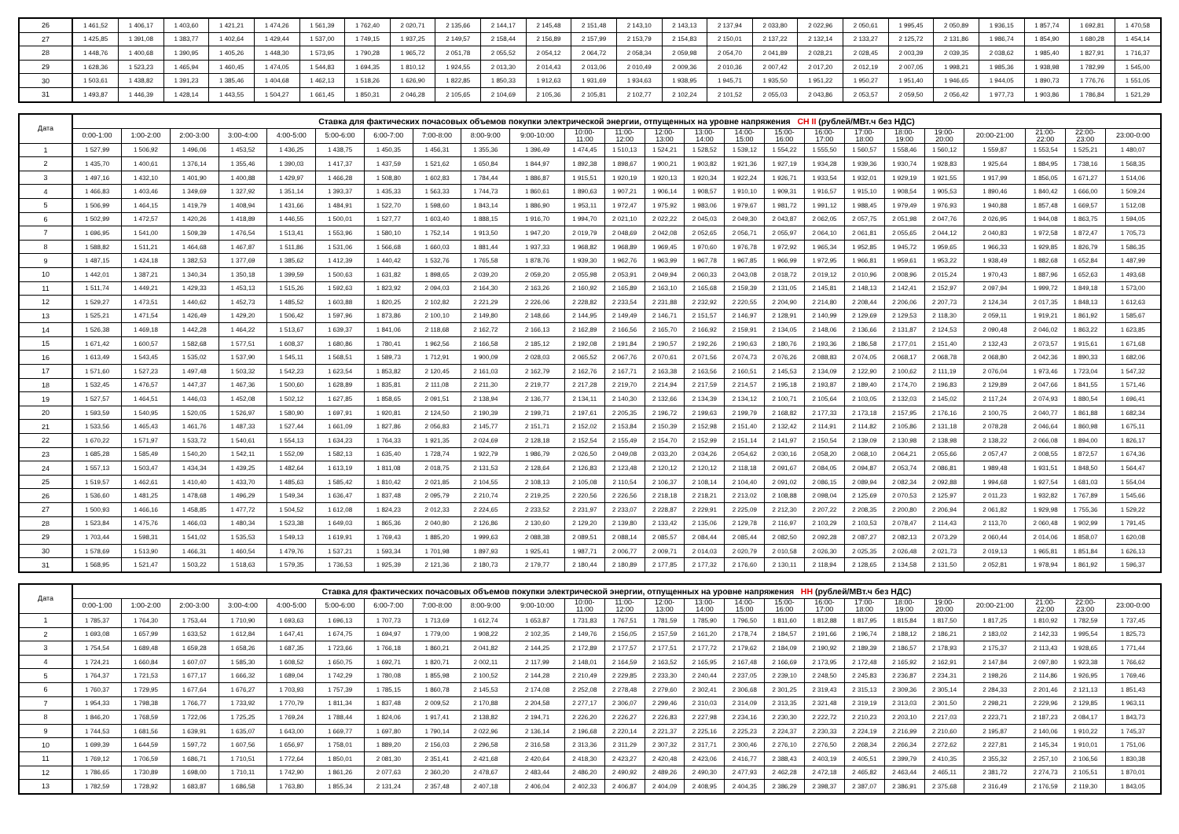| 26 | 1 461,52 | 1 406,17 | 1 403,60 | 1 421,21 | 1 474,26 | 1 561,39 | 1 762,40 | 2 020,71 | 2 135,66 | 2 144,17 | 2 145,48 | 2 151,48 | 2 143,10 | 2 143,13 | 2 137,94 | 2 033,80 | 2 022,96 | 2 050,61 | 1 995,45 | 2 050,89 | 1 936,15 | 1 857,74 | 1 692,81 | 1 470,58 |
| 27 | 1 425,85 | 1 391,08 | 1 383,77 | 1 402,64 | 1 429,44 | 1 537,00 | 1 749,15 | 1 937,25 | 2 149,57 | 2 158,44 | 2 156,89 | 2 157,99 | 2 153,79 | 2 154,83 | 2 150,01 | 2 137,22 | 2 132,14 | 2 133,27 | 2 125,72 | 2 131,86 | 1 986,74 | 1 854,90 | 1 680,28 | 1 454,14 |
| 28 | 1 448,76 | 1 400,68 | 1 390,95 | 1 405,26 | 1 448,30 | 1 573,95 | 1 790,28 | 1 965,72 | 2 051,78 | 2 055,52 | 2 054,12 | 2 064,72 | 2 058,34 | 2 059,98 | 2 054,70 | 2 041,89 | 2 028,21 | 2 028,45 | 2 003,39 | 2 039,35 | 2 038,62 | 1 985,40 | 1 827,91 | 1 716,37 |
| 29 | 1 628,36 | 1 523,23 | 1 465,94 | 1 460,45 | 1 474,05 | 1 544,83 | 1 694,35 | 1 810,12 | 1 924,55 | 2 013,30 | 2 014,43 | 2 013,06 | 2 010,49 | 2 009,36 | 2 010,36 | 2 007,42 | 2 017,20 | 2 012,19 | 2 007,05 | 1 998,21 | 1 985,36 | 1 938,98 | 1 782,99 | 1 545,00 |
| 30 | 1 503,61 | 1 438,82 | 1 391,23 | 1 385,46 | 1 404,68 | 1 462,13 | 1 518,26 | 1 626,90 | 1 822,85 | 1 850,33 | 1 912,63 | 1 931,69 | 1 934,63 | 1 938,95 | 1 945,71 | 1 935,50 | 1 951,22 | 1 950,27 | 1 951,40 | 1 946,65 | 1 944,05 | 1 890,73 | 1 776,76 | 1 551,05 |
| 31 | 1 493,87 | 1 446,39 | 1 428,14 | 1 443,55 | 1 504,27 | 1 661,45 | 1 850,31 | 2 046,28 | 2 105,65 | 2 104,69 | 2 105,36 | 2 105,81 | 2 102,77 | 2 102,24 | 2 101,52 | 2 055,03 | 2 043,86 | 2 053,57 | 2 059,50 | 2 056,42 | 1 977,73 | 1 903,86 | 1 786,84 | 1 521,29 |
| Дата | Ставка для фактических почасовых объемов покупки электрической энергии, отпущенных на уровне напряжения СН II (рублей/МВт.ч без НДС) | | | | | | | | | | | | | | | | | | | | | | | |
| --- | --- | --- | --- | --- | --- | --- | --- | --- | --- | --- | --- | --- | --- | --- | --- | --- | --- | --- | --- | --- | --- | --- | --- | --- |
| | 0:00-1:00 | 1:00-2:00 | 2:00-3:00 | 3:00-4:00 | 4:00-5:00 | 5:00-6:00 | 6:00-7:00 | 7:00-8:00 | 8:00-9:00 | 9:00-10:00 | 10:00- 11:00 | 11:00- 12:00 | 12:00- 13:00 | 13:00- 14:00 | 14:00- 15:00 | 15:00- 16:00 | 16:00- 17:00 | 17:00- 18:00 | 18:00- 19:00 | 19:00- 20:00 | 20:00-21:00 | 21:00- 22:00 | 22:00- 23:00 | 23:00-0:00 |
| 1 | 1 527,99 | 1 506,92 | 1 496,06 | 1 453,52 | 1 436,25 | 1 438,75 | 1 450,35 | 1 456,31 | 1 355,36 | 1 396,49 | 1 474,45 | 1 510,13 | 1 524,21 | 1 528,52 | 1 539,12 | 1 554,22 | 1 555,50 | 1 560,57 | 1 558,46 | 1 560,12 | 1 559,87 | 1 553,54 | 1 525,21 | 1 480,07 |
| 2 | 1 435,70 | 1 400,61 | 1 376,14 | 1 355,46 | 1 390,03 | 1 417,37 | 1 437,59 | 1 521,62 | 1 650,84 | 1 844,97 | 1 892,38 | 1 898,67 | 1 900,21 | 1 903,82 | 1 921,36 | 1 927,19 | 1 934,28 | 1 939,36 | 1 930,74 | 1 928,83 | 1 925,64 | 1 884,95 | 1 738,16 | 1 568,35 |
| 3 | 1 497,16 | 1 432,10 | 1 401,90 | 1 400,88 | 1 429,97 | 1 466,28 | 1 508,80 | 1 602,83 | 1 784,44 | 1 886,87 | 1 915,51 | 1 920,19 | 1 920,13 | 1 920,34 | 1 922,24 | 1 926,71 | 1 933,54 | 1 932,01 | 1 929,19 | 1 921,55 | 1 917,99 | 1 856,05 | 1 671,27 | 1 514,06 |
| 4 | 1 466,83 | 1 403,46 | 1 349,69 | 1 327,92 | 1 351,14 | 1 393,37 | 1 435,33 | 1 563,33 | 1 744,73 | 1 860,61 | 1 890,63 | 1 907,21 | 1 906,14 | 1 908,57 | 1 910,10 | 1 909,31 | 1 916,57 | 1 915,10 | 1 908,54 | 1 905,53 | 1 890,46 | 1 840,42 | 1 666,00 | 1 509,24 |
| 5 | 1 506,99 | 1 464,15 | 1 419,79 | 1 408,94 | 1 431,66 | 1 484,91 | 1 522,70 | 1 598,60 | 1 843,14 | 1 886,90 | 1 953,11 | 1 972,47 | 1 975,92 | 1 983,06 | 1 979,67 | 1 981,72 | 1 991,12 | 1 988,45 | 1 979,49 | 1 976,93 | 1 940,88 | 1 857,48 | 1 669,57 | 1 512,08 |
| 6 | 1 502,99 | 1 472,57 | 1 420,26 | 1 418,89 | 1 446,55 | 1 500,01 | 1 527,77 | 1 603,40 | 1 888,15 | 1 916,70 | 1 994,70 | 2 021,10 | 2 022,22 | 2 045,03 | 2 049,30 | 2 043,87 | 2 062,05 | 2 057,75 | 2 051,98 | 2 047,76 | 2 026,95 | 1 944,08 | 1 863,75 | 1 594,05 |
| 7 | 1 696,95 | 1 541,00 | 1 509,39 | 1 476,54 | 1 513,41 | 1 553,96 | 1 580,10 | 1 752,14 | 1 913,50 | 1 947,20 | 2 019,79 | 2 048,69 | 2 042,08 | 2 052,65 | 2 056,71 | 2 055,97 | 2 064,10 | 2 061,81 | 2 055,65 | 2 044,12 | 2 040,83 | 1 972,58 | 1 872,47 | 1 705,73 |
| 8 | 1 588,82 | 1 511,21 | 1 464,68 | 1 467,87 | 1 511,86 | 1 531,06 | 1 566,68 | 1 660,03 | 1 881,44 | 1 937,33 | 1 968,82 | 1 968,89 | 1 969,45 | 1 970,60 | 1 976,78 | 1 972,92 | 1 965,34 | 1 952,85 | 1 945,72 | 1 959,65 | 1 966,33 | 1 929,85 | 1 826,79 | 1 586,35 |
| 9 | 1 487,15 | 1 424,18 | 1 382,53 | 1 377,69 | 1 385,62 | 1 412,39 | 1 440,42 | 1 532,76 | 1 765,58 | 1 878,76 | 1 939,30 | 1 962,76 | 1 963,99 | 1 967,78 | 1 967,85 | 1 966,99 | 1 972,95 | 1 966,81 | 1 959,61 | 1 953,22 | 1 938,49 | 1 882,68 | 1 652,84 | 1 487,99 |
| 10 | 1 442,01 | 1 387,21 | 1 340,34 | 1 350,18 | 1 399,59 | 1 500,63 | 1 631,82 | 1 898,65 | 2 039,20 | 2 059,20 | 2 055,98 | 2 053,91 | 2 049,94 | 2 060,33 | 2 043,08 | 2 018,72 | 2 019,12 | 2 010,96 | 2 008,96 | 2 015,24 | 1 970,43 | 1 887,96 | 1 652,63 | 1 493,68 |
| 11 | 1 511,74 | 1 449,21 | 1 429,33 | 1 453,13 | 1 515,26 | 1 592,63 | 1 823,92 | 2 094,03 | 2 164,30 | 2 163,26 | 2 160,92 | 2 165,89 | 2 163,10 | 2 165,68 | 2 159,39 | 2 131,05 | 2 145,81 | 2 148,13 | 2 142,41 | 2 152,97 | 2 097,94 | 1 999,72 | 1 849,18 | 1 573,00 |
| 12 | 1 529,27 | 1 473,51 | 1 440,62 | 1 452,73 | 1 485,52 | 1 603,88 | 1 820,25 | 2 102,82 | 2 221,29 | 2 226,06 | 2 228,82 | 2 233,54 | 2 231,88 | 2 232,92 | 2 220,55 | 2 204,90 | 2 214,80 | 2 208,44 | 2 206,06 | 2 207,73 | 2 124,34 | 2 017,35 | 1 848,13 | 1 612,63 |
| 13 | 1 525,21 | 1 471,54 | 1 426,49 | 1 429,20 | 1 506,42 | 1 597,96 | 1 873,86 | 2 100,10 | 2 149,80 | 2 148,66 | 2 144,95 | 2 149,49 | 2 146,71 | 2 151,57 | 2 146,97 | 2 128,91 | 2 140,99 | 2 129,69 | 2 129,53 | 2 118,30 | 2 059,11 | 1 919,21 | 1 861,92 | 1 585,67 |
| 14 | 1 526,38 | 1 469,18 | 1 442,28 | 1 464,22 | 1 513,67 | 1 639,37 | 1 841,06 | 2 118,68 | 2 162,72 | 2 166,13 | 2 162,89 | 2 166,56 | 2 165,70 | 2 166,92 | 2 159,91 | 2 134,05 | 2 148,06 | 2 136,66 | 2 131,87 | 2 124,53 | 2 090,48 | 2 046,02 | 1 863,22 | 1 623,85 |
| 15 | 1 671,42 | 1 600,57 | 1 582,68 | 1 577,51 | 1 608,37 | 1 680,86 | 1 780,41 | 1 962,56 | 2 166,58 | 2 185,12 | 2 192,08 | 2 191,84 | 2 190,57 | 2 192,26 | 2 190,63 | 2 180,76 | 2 193,36 | 2 186,58 | 2 177,01 | 2 151,40 | 2 132,43 | 2 073,57 | 1 915,61 | 1 671,68 |
| 16 | 1 613,49 | 1 543,45 | 1 535,02 | 1 537,90 | 1 545,11 | 1 568,51 | 1 589,73 | 1 712,91 | 1 900,09 | 2 028,03 | 2 065,52 | 2 067,76 | 2 070,61 | 2 071,56 | 2 074,73 | 2 076,26 | 2 088,83 | 2 074,05 | 2 068,17 | 2 068,78 | 2 068,80 | 2 042,36 | 1 890,33 | 1 682,06 |
| 17 | 1 571,60 | 1 527,23 | 1 497,48 | 1 503,32 | 1 542,23 | 1 623,54 | 1 853,82 | 2 120,45 | 2 161,03 | 2 162,79 | 2 162,76 | 2 167,71 | 2 163,38 | 2 163,56 | 2 160,51 | 2 145,53 | 2 134,09 | 2 122,90 | 2 100,62 | 2 111,19 | 2 076,04 | 1 973,46 | 1 723,04 | 1 547,32 |
| 18 | 1 532,45 | 1 476,57 | 1 447,37 | 1 467,36 | 1 500,60 | 1 628,89 | 1 835,81 | 2 111,08 | 2 211,30 | 2 219,77 | 2 217,28 | 2 219,70 | 2 214,94 | 2 217,59 | 2 214,57 | 2 195,18 | 2 193,87 | 2 189,40 | 2 174,70 | 2 196,83 | 2 129,89 | 2 047,66 | 1 841,55 | 1 571,46 |
| 19 | 1 527,57 | 1 464,51 | 1 446,03 | 1 452,08 | 1 502,12 | 1 627,85 | 1 858,65 | 2 091,51 | 2 138,94 | 2 136,77 | 2 134,11 | 2 140,30 | 2 132,66 | 2 134,39 | 2 134,12 | 2 100,71 | 2 105,64 | 2 103,05 | 2 132,03 | 2 145,02 | 2 117,24 | 2 074,93 | 1 880,54 | 1 696,41 |
| 20 | 1 593,59 | 1 540,95 | 1 520,05 | 1 526,97 | 1 580,90 | 1 697,91 | 1 920,81 | 2 124,50 | 2 190,39 | 2 199,71 | 2 197,61 | 2 205,35 | 2 196,72 | 2 199,63 | 2 199,79 | 2 168,82 | 2 177,33 | 2 173,18 | 2 157,95 | 2 176,16 | 2 100,75 | 2 040,77 | 1 861,88 | 1 682,34 |
| 21 | 1 533,56 | 1 465,43 | 1 461,76 | 1 487,33 | 1 527,44 | 1 661,09 | 1 827,86 | 2 056,83 | 2 145,77 | 2 151,71 | 2 152,02 | 2 153,84 | 2 150,39 | 2 152,98 | 2 151,40 | 2 132,42 | 2 114,91 | 2 114,82 | 2 105,86 | 2 131,18 | 2 078,28 | 2 046,64 | 1 860,98 | 1 675,11 |
| 22 | 1 670,22 | 1 571,97 | 1 533,72 | 1 540,61 | 1 554,13 | 1 634,23 | 1 764,33 | 1 921,35 | 2 024,69 | 2 128,18 | 2 152,54 | 2 155,49 | 2 154,70 | 2 152,99 | 2 151,14 | 2 141,97 | 2 150,54 | 2 139,09 | 2 130,98 | 2 138,98 | 2 138,22 | 2 066,08 | 1 894,00 | 1 826,17 |
| 23 | 1 685,28 | 1 585,49 | 1 540,20 | 1 542,11 | 1 552,09 | 1 582,13 | 1 635,40 | 1 728,74 | 1 922,79 | 1 986,79 | 2 026,50 | 2 049,08 | 2 033,20 | 2 034,26 | 2 054,62 | 2 030,16 | 2 058,20 | 2 068,10 | 2 064,21 | 2 055,66 | 2 057,47 | 2 008,55 | 1 872,57 | 1 674,36 |
| 24 | 1 557,13 | 1 503,47 | 1 434,34 | 1 439,25 | 1 482,64 | 1 613,19 | 1 811,08 | 2 018,75 | 2 131,53 | 2 128,64 | 2 126,83 | 2 123,48 | 2 120,12 | 2 120,12 | 2 118,18 | 2 091,67 | 2 084,05 | 2 094,87 | 2 053,74 | 2 086,81 | 1 989,48 | 1 931,51 | 1 848,50 | 1 564,47 |
| 25 | 1 519,57 | 1 462,61 | 1 410,40 | 1 433,70 | 1 485,63 | 1 585,42 | 1 810,42 | 2 021,85 | 2 104,55 | 2 108,13 | 2 105,08 | 2 110,54 | 2 106,37 | 2 108,14 | 2 104,40 | 2 091,02 | 2 086,15 | 2 089,94 | 2 082,34 | 2 092,88 | 1 994,68 | 1 927,54 | 1 681,03 | 1 554,04 |
| 26 | 1 536,60 | 1 481,25 | 1 478,68 | 1 496,29 | 1 549,34 | 1 636,47 | 1 837,48 | 2 095,79 | 2 210,74 | 2 219,25 | 2 220,56 | 2 226,56 | 2 218,18 | 2 218,21 | 2 213,02 | 2 108,88 | 2 098,04 | 2 125,69 | 2 070,53 | 2 125,97 | 2 011,23 | 1 932,82 | 1 767,89 | 1 545,66 |
| 27 | 1 500,93 | 1 466,16 | 1 458,85 | 1 477,72 | 1 504,52 | 1 612,08 | 1 824,23 | 2 012,33 | 2 224,65 | 2 233,52 | 2 231,97 | 2 233,07 | 2 228,87 | 2 229,91 | 2 225,09 | 2 212,30 | 2 207,22 | 2 208,35 | 2 200,80 | 2 206,94 | 2 061,82 | 1 929,98 | 1 755,36 | 1 529,22 |
| 28 | 1 523,84 | 1 475,76 | 1 466,03 | 1 480,34 | 1 523,38 | 1 649,03 | 1 865,36 | 2 040,80 | 2 126,86 | 2 130,60 | 2 129,20 | 2 139,80 | 2 133,42 | 2 135,06 | 2 129,78 | 2 116,97 | 2 103,29 | 2 103,53 | 2 078,47 | 2 114,43 | 2 113,70 | 2 060,48 | 1 902,99 | 1 791,45 |
| 29 | 1 703,44 | 1 598,31 | 1 541,02 | 1 535,53 | 1 549,13 | 1 619,91 | 1 769,43 | 1 885,20 | 1 999,63 | 2 088,38 | 2 089,51 | 2 088,14 | 2 085,57 | 2 084,44 | 2 085,44 | 2 082,50 | 2 092,28 | 2 087,27 | 2 082,13 | 2 073,29 | 2 060,44 | 2 014,06 | 1 858,07 | 1 620,08 |
| 30 | 1 578,69 | 1 513,90 | 1 466,31 | 1 460,54 | 1 479,76 | 1 537,21 | 1 593,34 | 1 701,98 | 1 897,93 | 1 925,41 | 1 987,71 | 2 006,77 | 2 009,71 | 2 014,03 | 2 020,79 | 2 010,58 | 2 026,30 | 2 025,35 | 2 026,48 | 2 021,73 | 2 019,13 | 1 965,81 | 1 851,84 | 1 626,13 |
| 31 | 1 568,95 | 1 521,47 | 1 503,22 | 1 518,63 | 1 579,35 | 1 736,53 | 1 925,39 | 2 121,36 | 2 180,73 | 2 179,77 | 2 180,44 | 2 180,89 | 2 177,85 | 2 177,32 | 2 176,60 | 2 130,11 | 2 118,94 | 2 128,65 | 2 134,58 | 2 131,50 | 2 052,81 | 1 978,94 | 1 861,92 | 1 596,37 |
| Дата | Ставка для фактических почасовых объемов покупки электрической энергии, отпущенных на уровне напряжения НН (рублей/МВт.ч без НДС) | | | | | | | | | | | | | | | | | | | | | | | |
| --- | --- | --- | --- | --- | --- | --- | --- | --- | --- | --- | --- | --- | --- | --- | --- | --- | --- | --- | --- | --- | --- | --- | --- | --- |
| | 0:00-1:00 | 1:00-2:00 | 2:00-3:00 | 3:00-4:00 | 4:00-5:00 | 5:00-6:00 | 6:00-7:00 | 7:00-8:00 | 8:00-9:00 | 9:00-10:00 | 10:00- 11:00 | 11:00- 12:00 | 12:00- 13:00 | 13:00- 14:00 | 14:00- 15:00 | 15:00- 16:00 | 16:00- 17:00 | 17:00- 18:00 | 18:00- 19:00 | 19:00- 20:00 | 20:00-21:00 | 21:00- 22:00 | 22:00- 23:00 | 23:00-0:00 |
| 1 | 1 785,37 | 1 764,30 | 1 753,44 | 1 710,90 | 1 693,63 | 1 696,13 | 1 707,73 | 1 713,69 | 1 612,74 | 1 653,87 | 1 731,83 | 1 767,51 | 1 781,59 | 1 785,90 | 1 796,50 | 1 811,60 | 1 812,88 | 1 817,95 | 1 815,84 | 1 817,50 | 1 817,25 | 1 810,92 | 1 782,59 | 1 737,45 |
| 2 | 1 693,08 | 1 657,99 | 1 633,52 | 1 612,84 | 1 647,41 | 1 674,75 | 1 694,97 | 1 779,00 | 1 908,22 | 2 102,35 | 2 149,76 | 2 156,05 | 2 157,59 | 2 161,20 | 2 178,74 | 2 184,57 | 2 191,66 | 2 196,74 | 2 188,12 | 2 186,21 | 2 183,02 | 2 142,33 | 1 995,54 | 1 825,73 |
| 3 | 1 754,54 | 1 689,48 | 1 659,28 | 1 658,26 | 1 687,35 | 1 723,66 | 1 766,18 | 1 860,21 | 2 041,82 | 2 144,25 | 2 172,89 | 2 177,57 | 2 177,51 | 2 177,72 | 2 179,62 | 2 184,09 | 2 190,92 | 2 189,39 | 2 186,57 | 2 178,93 | 2 175,37 | 2 113,43 | 1 928,65 | 1 771,44 |
| 4 | 1 724,21 | 1 660,84 | 1 607,07 | 1 585,30 | 1 608,52 | 1 650,75 | 1 692,71 | 1 820,71 | 2 002,11 | 2 117,99 | 2 148,01 | 2 164,59 | 2 163,52 | 2 165,95 | 2 167,48 | 2 166,69 | 2 173,95 | 2 172,48 | 2 165,92 | 2 162,91 | 2 147,84 | 2 097,80 | 1 923,38 | 1 766,62 |
| 5 | 1 764,37 | 1 721,53 | 1 677,17 | 1 666,32 | 1 689,04 | 1 742,29 | 1 780,08 | 1 855,98 | 2 100,52 | 2 144,28 | 2 210,49 | 2 229,85 | 2 233,30 | 2 240,44 | 2 237,05 | 2 239,10 | 2 248,50 | 2 245,83 | 2 236,87 | 2 234,31 | 2 198,26 | 2 114,86 | 1 926,95 | 1 769,46 |
| 6 | 1 760,37 | 1 729,95 | 1 677,64 | 1 676,27 | 1 703,93 | 1 757,39 | 1 785,15 | 1 860,78 | 2 145,53 | 2 174,08 | 2 252,08 | 2 278,48 | 2 279,60 | 2 302,41 | 2 306,68 | 2 301,25 | 2 319,43 | 2 315,13 | 2 309,36 | 2 305,14 | 2 284,33 | 2 201,46 | 2 121,13 | 1 851,43 |
| 7 | 1 954,33 | 1 798,38 | 1 766,77 | 1 733,92 | 1 770,79 | 1 811,34 | 1 837,48 | 2 009,52 | 2 170,88 | 2 204,58 | 2 277,17 | 2 306,07 | 2 299,46 | 2 310,03 | 2 314,09 | 2 313,35 | 2 321,48 | 2 319,19 | 2 313,03 | 2 301,50 | 2 298,21 | 2 229,96 | 2 129,85 | 1 963,11 |
| 8 | 1 846,20 | 1 768,59 | 1 722,06 | 1 725,25 | 1 769,24 | 1 788,44 | 1 824,06 | 1 917,41 | 2 138,82 | 2 194,71 | 2 226,20 | 2 226,27 | 2 226,83 | 2 227,98 | 2 234,16 | 2 230,30 | 2 222,72 | 2 210,23 | 2 203,10 | 2 217,03 | 2 223,71 | 2 187,23 | 2 084,17 | 1 843,73 |
| 9 | 1 744,53 | 1 681,56 | 1 639,91 | 1 635,07 | 1 643,00 | 1 669,77 | 1 697,80 | 1 790,14 | 2 022,96 | 2 136,14 | 2 196,68 | 2 220,14 | 2 221,37 | 2 225,16 | 2 225,23 | 2 224,37 | 2 230,33 | 2 224,19 | 2 216,99 | 2 210,60 | 2 195,87 | 2 140,06 | 1 910,22 | 1 745,37 |
| 10 | 1 699,39 | 1 644,59 | 1 597,72 | 1 607,56 | 1 656,97 | 1 758,01 | 1 889,20 | 2 156,03 | 2 296,58 | 2 316,58 | 2 313,36 | 2 311,29 | 2 307,32 | 2 317,71 | 2 300,46 | 2 276,10 | 2 276,50 | 2 268,34 | 2 266,34 | 2 272,62 | 2 227,81 | 2 145,34 | 1 910,01 | 1 751,06 |
| 11 | 1 769,12 | 1 706,59 | 1 686,71 | 1 710,51 | 1 772,64 | 1 850,01 | 2 081,30 | 2 351,41 | 2 421,68 | 2 420,64 | 2 418,30 | 2 423,27 | 2 420,48 | 2 423,06 | 2 416,77 | 2 388,43 | 2 403,19 | 2 405,51 | 2 399,79 | 2 410,35 | 2 355,32 | 2 257,10 | 2 106,56 | 1 830,38 |
| 12 | 1 786,65 | 1 730,89 | 1 698,00 | 1 710,11 | 1 742,90 | 1 861,26 | 2 077,63 | 2 360,20 | 2 478,67 | 2 483,44 | 2 486,20 | 2 490,92 | 2 489,26 | 2 490,30 | 2 477,93 | 2 462,28 | 2 472,18 | 2 465,82 | 2 463,44 | 2 465,11 | 2 381,72 | 2 274,73 | 2 105,51 | 1 870,01 |
| 13 | 1 782,59 | 1 728,92 | 1 683,87 | 1 686,58 | 1 763,80 | 1 855,34 | 2 131,24 | 2 357,48 | 2 407,18 | 2 406,04 | 2 402,33 | 2 406,87 | 2 404,09 | 2 408,95 | 2 404,35 | 2 386,29 | 2 398,37 | 2 387,07 | 2 386,91 | 2 375,68 | 2 316,49 | 2 176,59 | 2 119,30 | 1 843,05 |